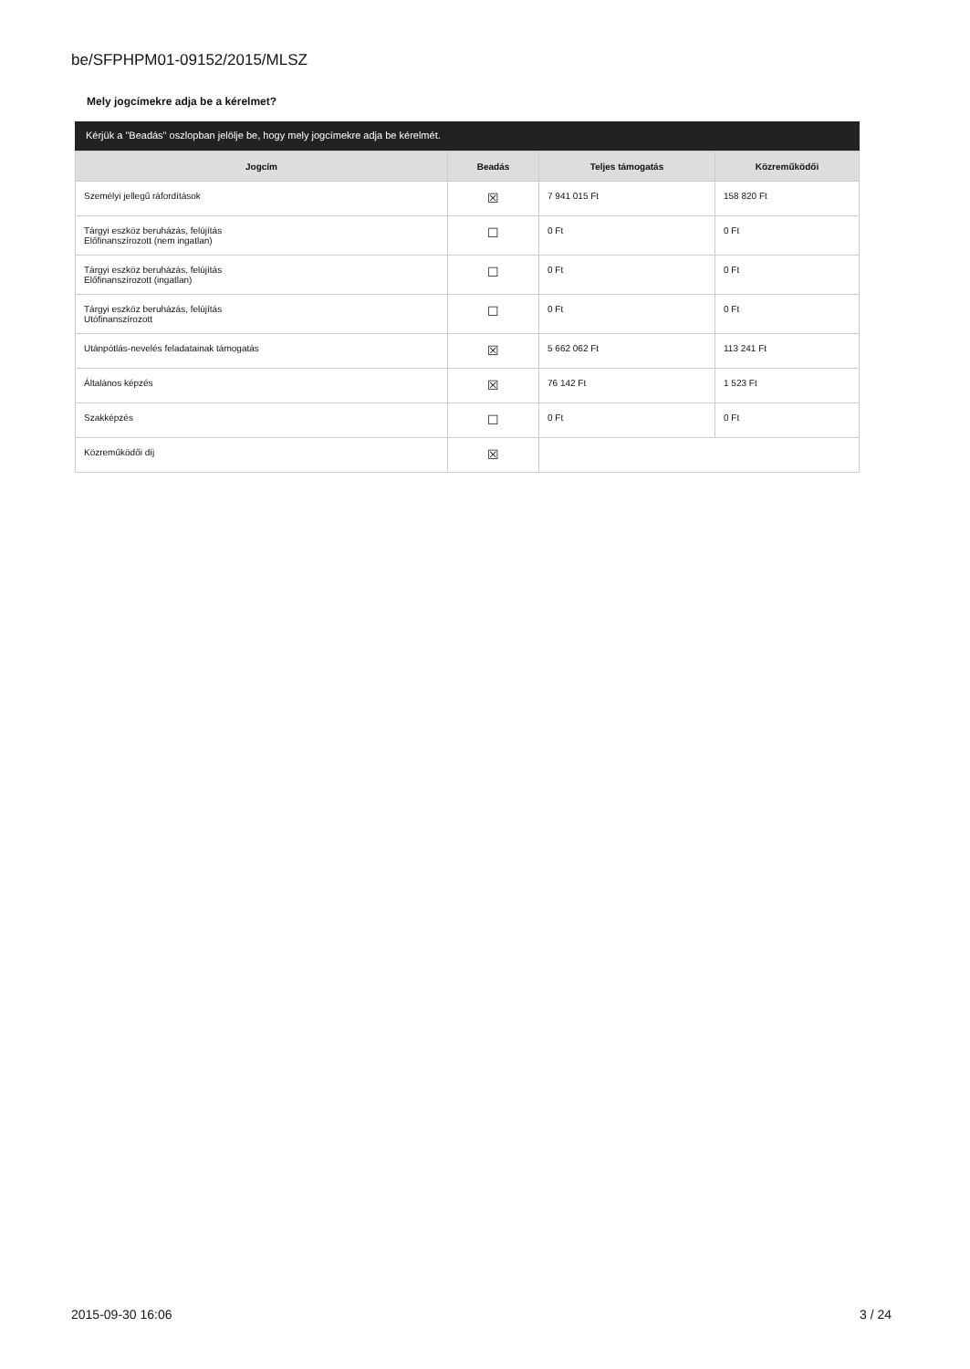be/SFPHPM01-09152/2015/MLSZ
Mely jogcímekre adja be a kérelmet?
Kérjük a "Beadás" oszlopban jelölje be, hogy mely jogcímekre adja be kérelmét.
| Jogcím | Beadás | Teljes támogatás | Közreműködői |
| --- | --- | --- | --- |
| Személyi jellegű ráfordítások | ☒ | 7 941 015 Ft | 158 820 Ft |
| Tárgyi eszköz beruházás, felújítás Előfinanszírozott (nem ingatlan) | ☐ | 0 Ft | 0 Ft |
| Tárgyi eszköz beruházás, felújítás Előfinanszírozott (ingatlan) | ☐ | 0 Ft | 0 Ft |
| Tárgyi eszköz beruházás, felújítás Utófinanszírozott | ☐ | 0 Ft | 0 Ft |
| Utánpótlás-nevelés feladatainak támogatás | ☒ | 5 662 062 Ft | 113 241 Ft |
| Általános képzés | ☒ | 76 142 Ft | 1 523 Ft |
| Szakképzés | ☐ | 0 Ft | 0 Ft |
| Közreműködői díj | ☒ | | |
2015-09-30 16:06 3 / 24